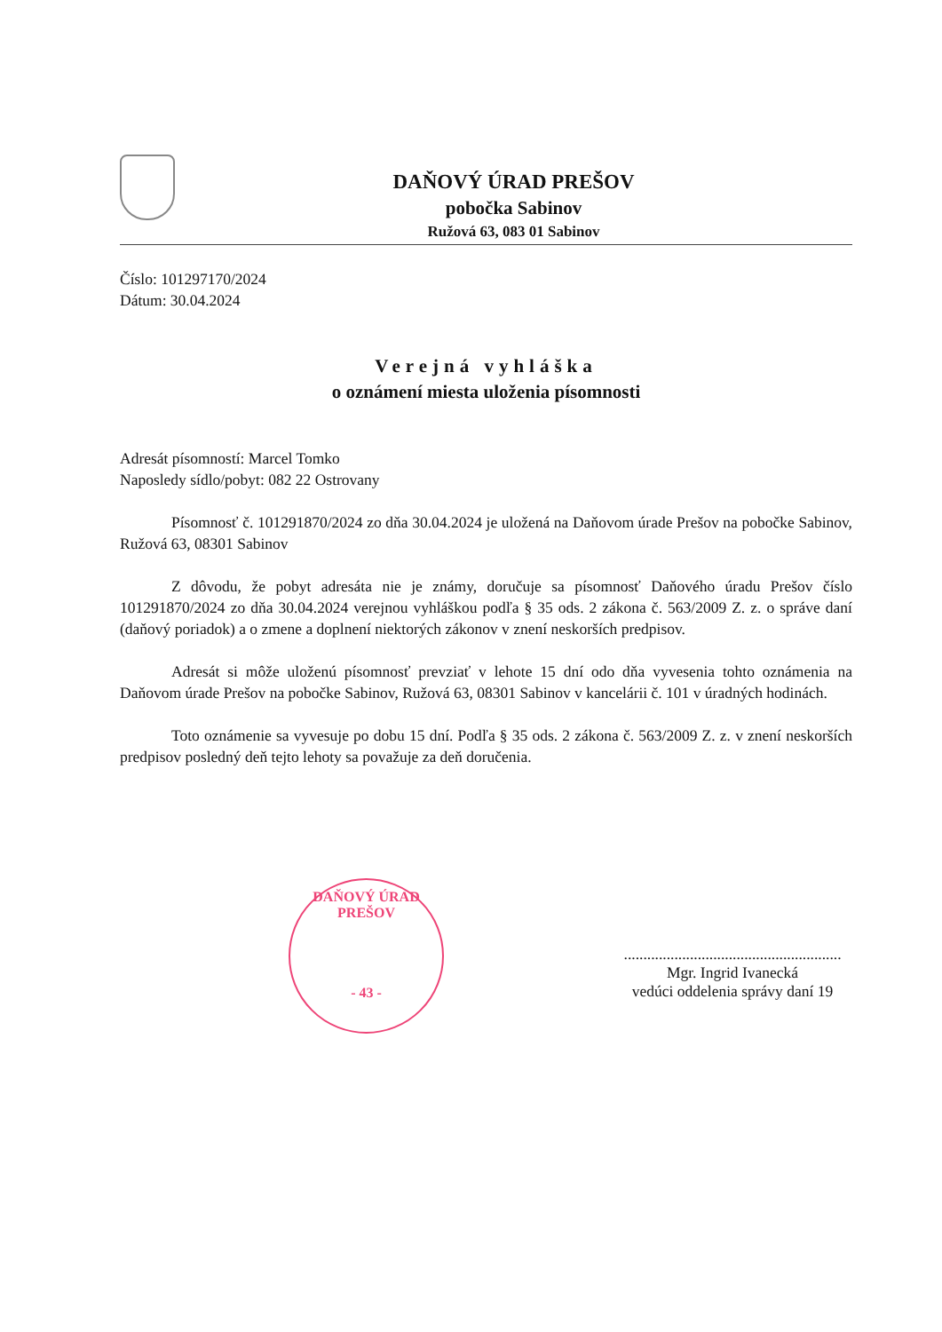DAŇOVÝ ÚRAD PREŠOV
pobočka Sabinov
Ružová 63, 083 01 Sabinov
Číslo: 101297170/2024
Dátum: 30.04.2024
Verejná vyhláška
o oznámení miesta uloženia písomnosti
Adresát písomností: Marcel Tomko
Naposledy sídlo/pobyt: 082 22 Ostrovany
Písomnosť č. 101291870/2024 zo dňa 30.04.2024 je uložená na Daňovom úrade Prešov na pobočke Sabinov, Ružová 63, 08301 Sabinov
Z dôvodu, že pobyt adresáta nie je známy, doručuje sa písomnosť Daňového úradu Prešov číslo 101291870/2024 zo dňa 30.04.2024 verejnou vyhláškou podľa § 35 ods. 2 zákona č. 563/2009 Z. z. o správe daní (daňový poriadok) a o zmene a doplnení niektorých zákonov v znení neskorších predpisov.
Adresát si môže uloženú písomnosť prevziať v lehote 15 dní odo dňa vyvesenia tohto oznámenia na Daňovom úrade Prešov na pobočke Sabinov, Ružová 63, 08301 Sabinov v kancelárii č. 101 v úradných hodinách.
Toto oznámenie sa vyvesuje po dobu 15 dní. Podľa § 35 ods. 2 zákona č. 563/2009 Z. z. v znení neskorších predpisov posledný deň tejto lehoty sa považuje za deň doručenia.
DAŇOVÝ ÚRAD PREŠOV
- 43 -
........................................................
Mgr. Ingrid Ivanecká
vedúci oddelenia správy daní 19